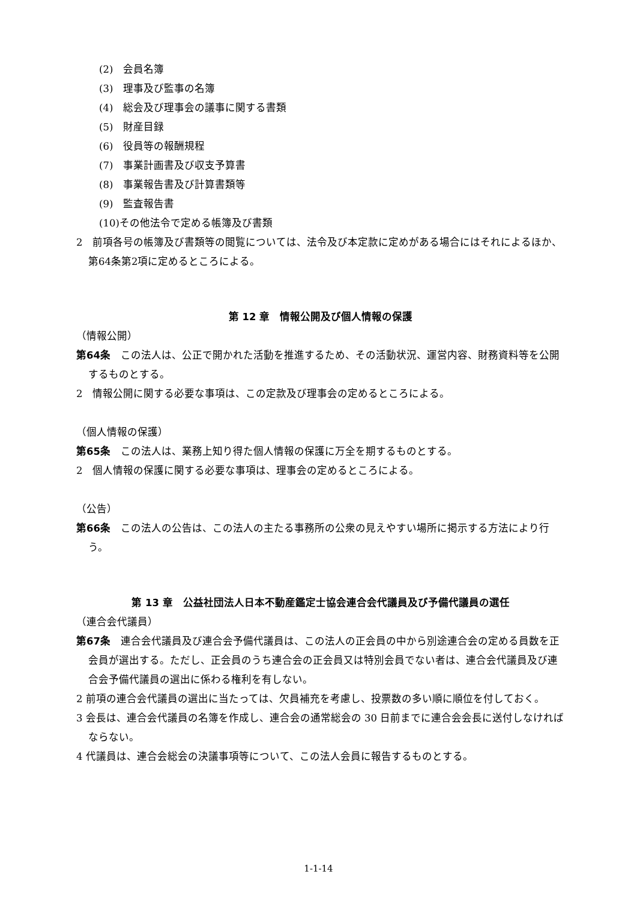(2)　会員名簿
(3)　理事及び監事の名簿
(4)　総会及び理事会の議事に関する書類
(5)　財産目録
(6)　役員等の報酬規程
(7)　事業計画書及び収支予算書
(8)　事業報告書及び計算書類等
(9)　監査報告書
(10)その他法令で定める帳簿及び書類
2　前項各号の帳簿及び書類等の閲覧については、法令及び本定款に定めがある場合にはそれによるほか、第64条第2項に定めるところによる。
第 12 章　情報公開及び個人情報の保護
（情報公開）
第64条　この法人は、公正で開かれた活動を推進するため、その活動状況、運営内容、財務資料等を公開するものとする。
2　情報公開に関する必要な事項は、この定款及び理事会の定めるところによる。
（個人情報の保護）
第65条　この法人は、業務上知り得た個人情報の保護に万全を期するものとする。
2　個人情報の保護に関する必要な事項は、理事会の定めるところによる。
（公告）
第66条　この法人の公告は、この法人の主たる事務所の公衆の見えやすい場所に掲示する方法により行う。
第 13 章　公益社団法人日本不動産鑑定士協会連合会代議員及び予備代議員の選任
（連合会代議員）
第67条　連合会代議員及び連合会予備代議員は、この法人の正会員の中から別途連合会の定める員数を正会員が選出する。ただし、正会員のうち連合会の正会員又は特別会員でない者は、連合会代議員及び連合会予備代議員の選出に係わる権利を有しない。
2 前項の連合会代議員の選出に当たっては、欠員補充を考慮し、投票数の多い順に順位を付しておく。
3 会長は、連合会代議員の名簿を作成し、連合会の通常総会の 30 日前までに連合会会長に送付しなければならない。
4 代議員は、連合会総会の決議事項等について、この法人会員に報告するものとする。
1-1-14